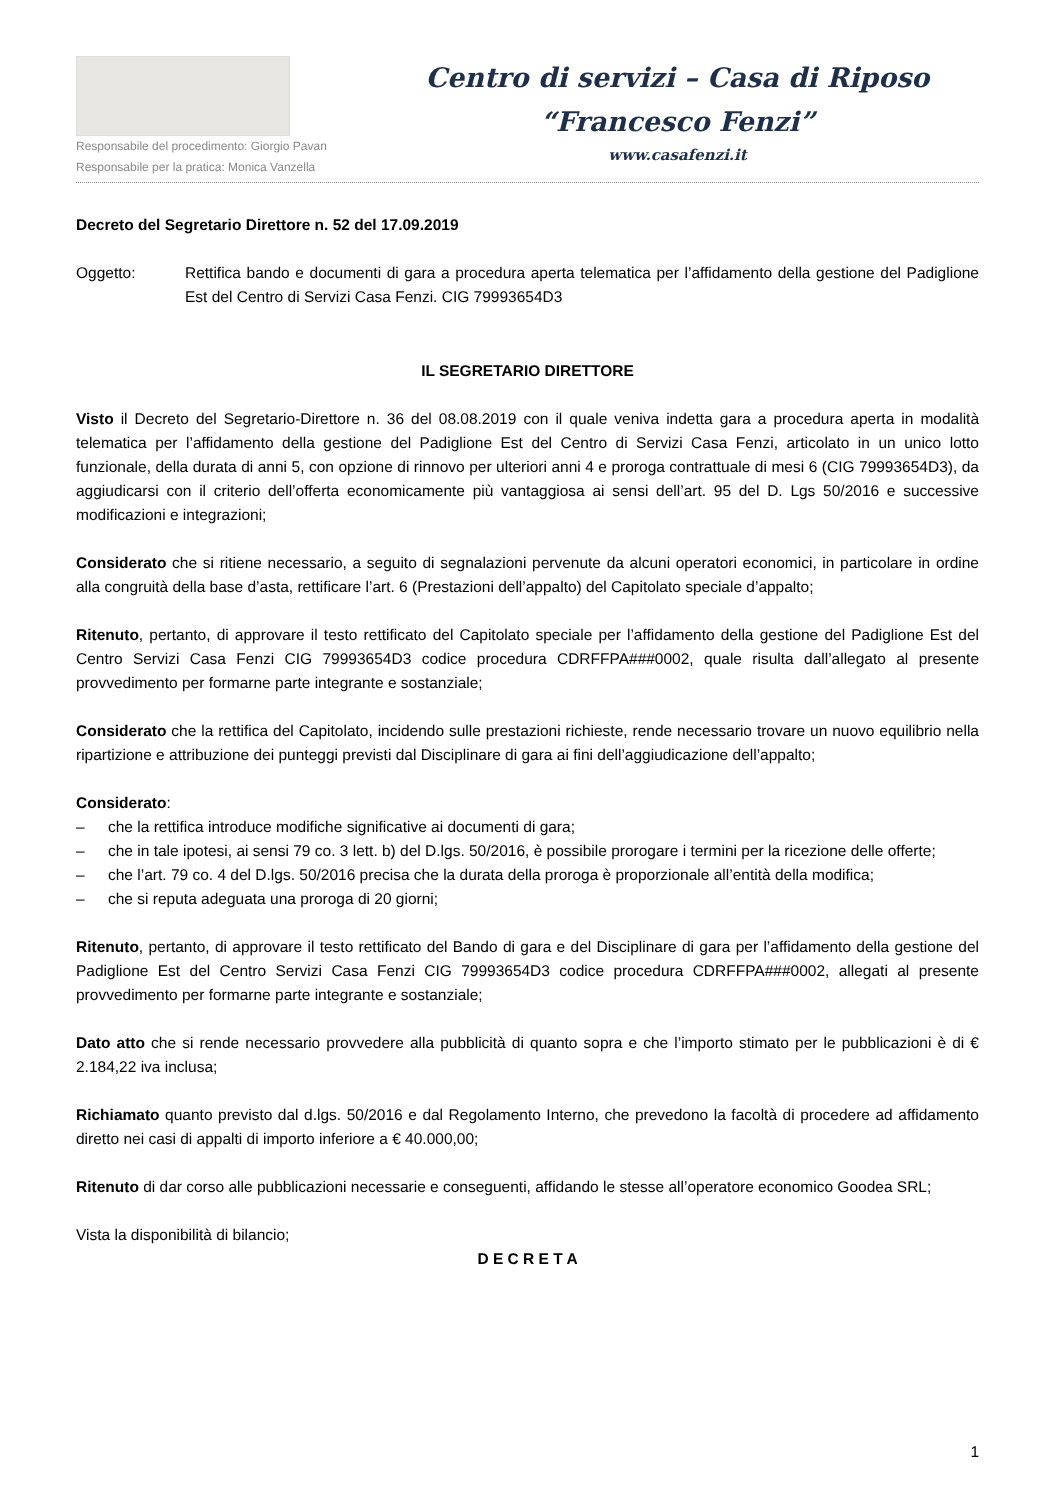Responsabile del procedimento: Giorgio Pavan
Responsabile per la pratica: Monica Vanzella
Centro di servizi – Casa di Riposo
“Francesco Fenzi”
www.casafenzi.it
Decreto del Segretario Direttore n. 52 del 17.09.2019
Oggetto: Rettifica bando e documenti di gara a procedura aperta telematica per l’affidamento della gestione del Padiglione Est del Centro di Servizi Casa Fenzi. CIG 79993654D3
IL SEGRETARIO DIRETTORE
Visto il Decreto del Segretario-Direttore n. 36 del 08.08.2019 con il quale veniva indetta gara a procedura aperta in modalità telematica per l’affidamento della gestione del Padiglione Est del Centro di Servizi Casa Fenzi, articolato in un unico lotto funzionale, della durata di anni 5, con opzione di rinnovo per ulteriori anni 4 e proroga contrattuale di mesi 6 (CIG 79993654D3), da aggiudicarsi con il criterio dell’offerta economicamente più vantaggiosa ai sensi dell’art. 95 del D. Lgs 50/2016 e successive modificazioni e integrazioni;
Considerato che si ritiene necessario, a seguito di segnalazioni pervenute da alcuni operatori economici, in particolare in ordine alla congruità della base d’asta, rettificare l’art. 6 (Prestazioni dell’appalto) del Capitolato speciale d’appalto;
Ritenuto, pertanto, di approvare il testo rettificato del Capitolato speciale per l’affidamento della gestione del Padiglione Est del Centro Servizi Casa Fenzi CIG 79993654D3 codice procedura CDRFFPA###0002, quale risulta dall’allegato al presente provvedimento per formarne parte integrante e sostanziale;
Considerato che la rettifica del Capitolato, incidendo sulle prestazioni richieste, rende necessario trovare un nuovo equilibrio nella ripartizione e attribuzione dei punteggi previsti dal Disciplinare di gara ai fini dell’aggiudicazione dell’appalto;
Considerato:
– che la rettifica introduce modifiche significative ai documenti di gara;
– che in tale ipotesi, ai sensi 79 co. 3 lett. b) del D.lgs. 50/2016, è possibile prorogare i termini per la ricezione delle offerte;
– che l’art. 79 co. 4 del D.lgs. 50/2016 precisa che la durata della proroga è proporzionale all’entità della modifica;
– che si reputa adeguata una proroga di 20 giorni;
Ritenuto, pertanto, di approvare il testo rettificato del Bando di gara e del Disciplinare di gara per l’affidamento della gestione del Padiglione Est del Centro Servizi Casa Fenzi CIG 79993654D3 codice procedura CDRFFPA###0002, allegati al presente provvedimento per formarne parte integrante e sostanziale;
Dato atto che si rende necessario provvedere alla pubblicità di quanto sopra e che l’importo stimato per le pubblicazioni è di € 2.184,22 iva inclusa;
Richiamato quanto previsto dal d.lgs. 50/2016 e dal Regolamento Interno, che prevedono la facoltà di procedere ad affidamento diretto nei casi di appalti di importo inferiore a € 40.000,00;
Ritenuto di dar corso alle pubblicazioni necessarie e conseguenti, affidando le stesse all’operatore economico Goodea SRL;
Vista la disponibilità di bilancio;
D E C R E T A
1